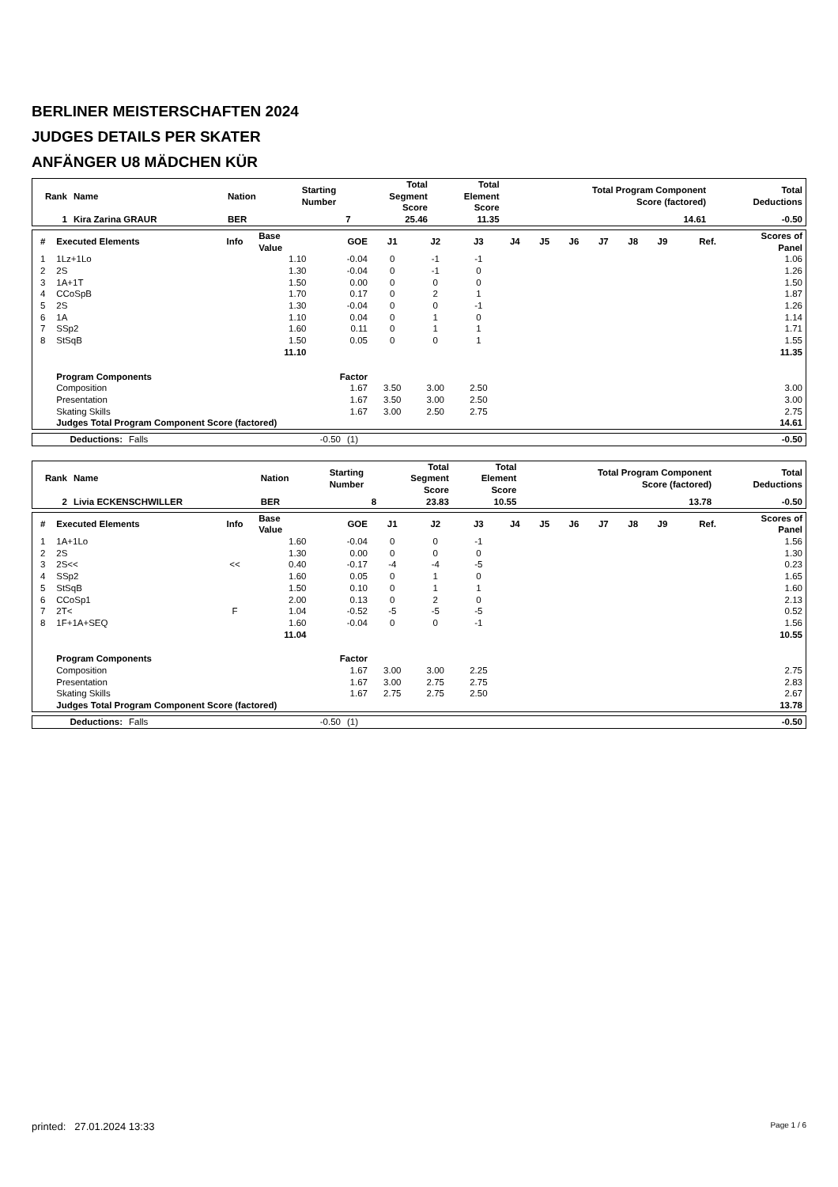BERLINER MEISTERSCHAFTEN 2024
JUDGES DETAILS PER SKATER
ANFÄNGER U8 MÄDCHEN KÜR
| Rank | Name | Nation | Starting Number | Total Segment Score | Total Element Score | Total Program Component Score (factored) | Total Deductions |
| --- | --- | --- | --- | --- | --- | --- | --- |
| 1 | Kira Zarina GRAUR | BER | 7 | 25.46 | 11.35 | 14.61 | -0.50 |
| # | Executed Elements | Info | Base Value | GOE | J1 | J2 | J3 | J4 | J5 | J6 | J7 | J8 | J9 | Ref. | Scores of Panel |
| --- | --- | --- | --- | --- | --- | --- | --- | --- | --- | --- | --- | --- | --- | --- | --- |
| 1 | 1Lz+1Lo | | 1.10 | -0.04 | 0 | -1 | -1 | | | | | | | | 1.06 |
| 2 | 2S | | 1.30 | -0.04 | 0 | -1 | 0 | | | | | | | | 1.26 |
| 3 | 1A+1T | | 1.50 | 0.00 | 0 | 0 | 0 | | | | | | | | 1.50 |
| 4 | CCoSpB | | 1.70 | 0.17 | 0 | 2 | 1 | | | | | | | | 1.87 |
| 5 | 2S | | 1.30 | -0.04 | 0 | 0 | -1 | | | | | | | | 1.26 |
| 6 | 1A | | 1.10 | 0.04 | 0 | 1 | 0 | | | | | | | | 1.14 |
| 7 | SSp2 | | 1.60 | 0.11 | 0 | 1 | 1 | | | | | | | | 1.71 |
| 8 | StSqB | | 1.50 | 0.05 | 0 | 0 | 1 | | | | | | | | 1.55 |
| | | | 11.10 | | | | | | | | | | | | 11.35 |
| | Program Components | | | Factor | | | | | | | | | | | |
| | Composition | | | 1.67 | 3.50 | 3.00 | 2.50 | | | | | | | | 3.00 |
| | Presentation | | | 1.67 | 3.50 | 3.00 | 2.50 | | | | | | | | 3.00 |
| | Skating Skills | | | 1.67 | 3.00 | 2.50 | 2.75 | | | | | | | | 2.75 |
| | Judges Total Program Component Score (factored) | | | | | | | | | | | | | | 14.61 |
| Deductions: | Falls | -0.50 | (1) | -0.50 |
| Rank | Name | Nation | Starting Number | Total Segment Score | Total Element Score | Total Program Component Score (factored) | Total Deductions |
| --- | --- | --- | --- | --- | --- | --- | --- |
| 2 | Livia ECKENSCHWILLER | BER | 8 | 23.83 | 10.55 | 13.78 | -0.50 |
| # | Executed Elements | Info | Base Value | GOE | J1 | J2 | J3 | J4 | J5 | J6 | J7 | J8 | J9 | Ref. | Scores of Panel |
| --- | --- | --- | --- | --- | --- | --- | --- | --- | --- | --- | --- | --- | --- | --- | --- |
| 1 | 1A+1Lo | | 1.60 | -0.04 | 0 | 0 | -1 | | | | | | | | 1.56 |
| 2 | 2S | | 1.30 | 0.00 | 0 | 0 | 0 | | | | | | | | 1.30 |
| 3 | 2S<< | << | 0.40 | -0.17 | -4 | -4 | -5 | | | | | | | | 0.23 |
| 4 | SSp2 | | 1.60 | 0.05 | 0 | 1 | 0 | | | | | | | | 1.65 |
| 5 | StSqB | | 1.50 | 0.10 | 0 | 1 | 1 | | | | | | | | 1.60 |
| 6 | CCoSp1 | | 2.00 | 0.13 | 0 | 2 | 0 | | | | | | | | 2.13 |
| 7 | 2T< | F | 1.04 | -0.52 | -5 | -5 | -5 | | | | | | | | 0.52 |
| 8 | 1F+1A+SEQ | | 1.60 | -0.04 | 0 | 0 | -1 | | | | | | | | 1.56 |
| | | | 11.04 | | | | | | | | | | | | 10.55 |
| | Program Components | | | Factor | | | | | | | | | | | |
| | Composition | | | 1.67 | 3.00 | 3.00 | 2.25 | | | | | | | | 2.75 |
| | Presentation | | | 1.67 | 3.00 | 2.75 | 2.75 | | | | | | | | 2.83 |
| | Skating Skills | | | 1.67 | 2.75 | 2.75 | 2.50 | | | | | | | | 2.67 |
| | Judges Total Program Component Score (factored) | | | | | | | | | | | | | | 13.78 |
| Deductions: | Falls | -0.50 | (1) | -0.50 |
printed: 27.01.2024 13:33 Page 1 / 6